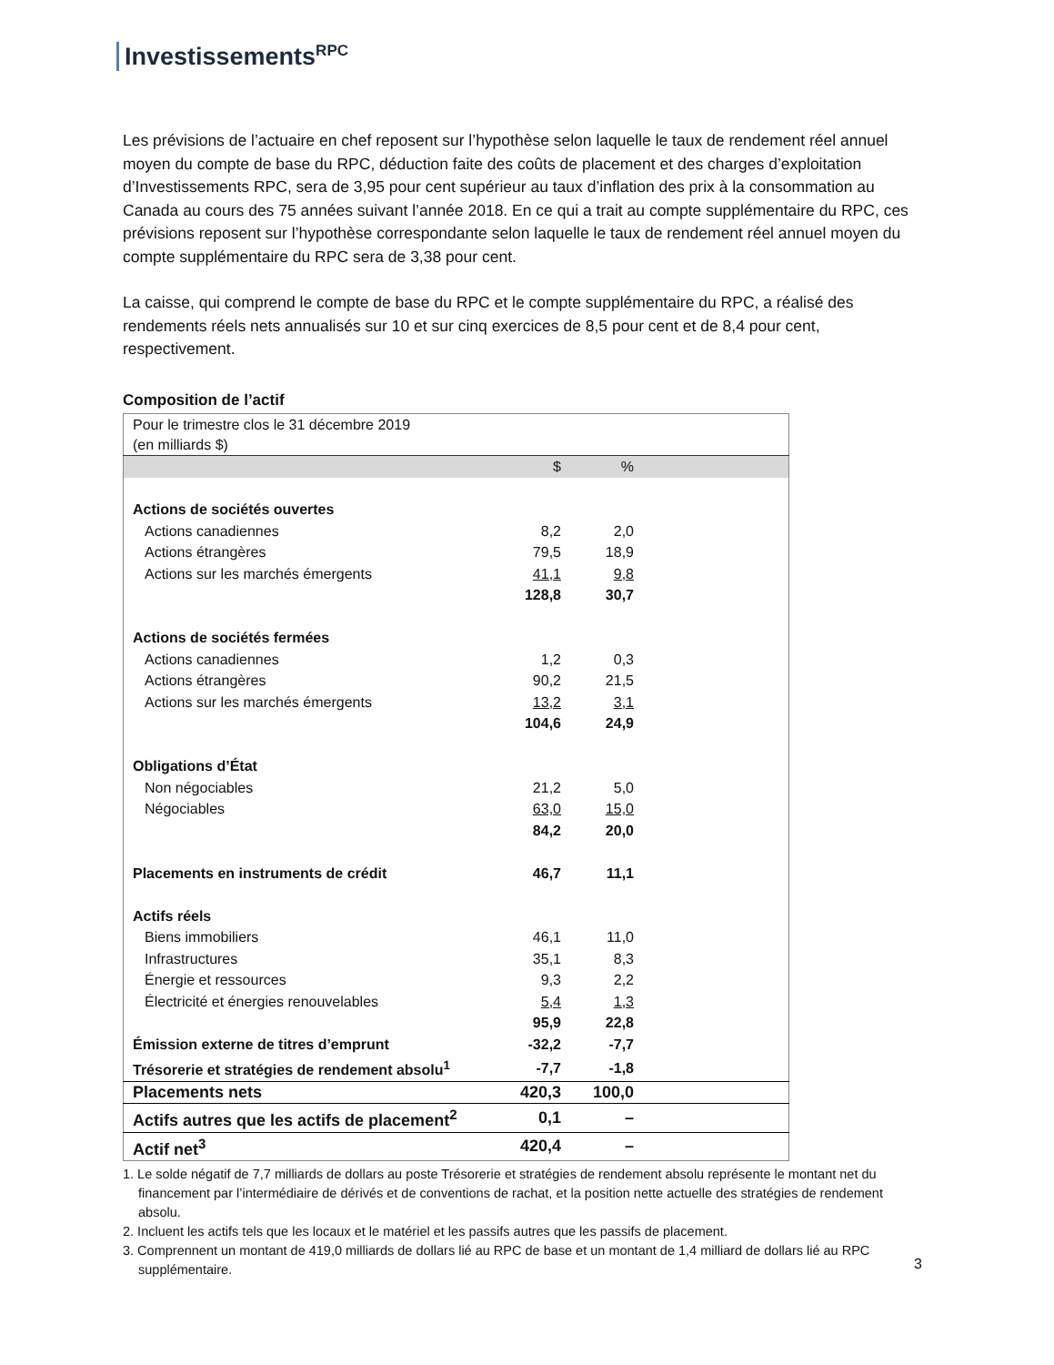Investissements<sup>RPC</sup>
Les prévisions de l’actuaire en chef reposent sur l’hypothèse selon laquelle le taux de rendement réel annuel moyen du compte de base du RPC, déduction faite des coûts de placement et des charges d’exploitation d’Investissements RPC, sera de 3,95 pour cent supérieur au taux d’inflation des prix à la consommation au Canada au cours des 75 années suivant l’année 2018. En ce qui a trait au compte supplémentaire du RPC, ces prévisions reposent sur l’hypothèse correspondante selon laquelle le taux de rendement réel annuel moyen du compte supplémentaire du RPC sera de 3,38 pour cent.
La caisse, qui comprend le compte de base du RPC et le compte supplémentaire du RPC, a réalisé des rendements réels nets annualisés sur 10 et sur cinq exercices de 8,5 pour cent et de 8,4 pour cent, respectivement.
Composition de l’actif
| Pour le trimestre clos le 31 décembre 2019 (en milliards $) | | | |
| | $ | % | |
| Actions de sociétés ouvertes | | | |
| Actions canadiennes | 8,2 | 2,0 | |
| Actions étrangères | 79,5 | 18,9 | |
| Actions sur les marchés émergents | 41,1 | 9,8 | |
| | 128,8 | 30,7 | |
| Actions de sociétés fermées | | | |
| Actions canadiennes | 1,2 | 0,3 | |
| Actions étrangères | 90,2 | 21,5 | |
| Actions sur les marchés émergents | 13,2 | 3,1 | |
| | 104,6 | 24,9 | |
| Obligations d’État | | | |
| Non négociables | 21,2 | 5,0 | |
| Négociables | 63,0 | 15,0 | |
| | 84,2 | 20,0 | |
| Placements en instruments de crédit | 46,7 | 11,1 | |
| Actifs réels | | | |
| Biens immobiliers | 46,1 | 11,0 | |
| Infrastructures | 35,1 | 8,3 | |
| Énergie et ressources | 9,3 | 2,2 | |
| Électricité et énergies renouvelables | 5,4 | 1,3 | |
| | 95,9 | 22,8 | |
| Émission externe de titres d’emprunt | -32,2 | -7,7 | |
| Trésorerie et stratégies de rendement absolu<sup>1</sup> | -7,7 | -1,8 | |
| Placements nets | 420,3 | 100,0 | |
| Actifs autres que les actifs de placement<sup>2</sup> | 0,1 | – | |
| Actif net<sup>3</sup> | 420,4 | – | |
1. Le solde négatif de 7,7 milliards de dollars au poste Trésorerie et stratégies de rendement absolu représente le montant net du financement par l’intermédiaire de dérivés et de conventions de rachat, et la position nette actuelle des stratégies de rendement absolu.
2. Incluent les actifs tels que les locaux et le matériel et les passifs autres que les passifs de placement.
3. Comprennent un montant de 419,0 milliards de dollars lié au RPC de base et un montant de 1,4 milliard de dollars lié au RPC supplémentaire.
3